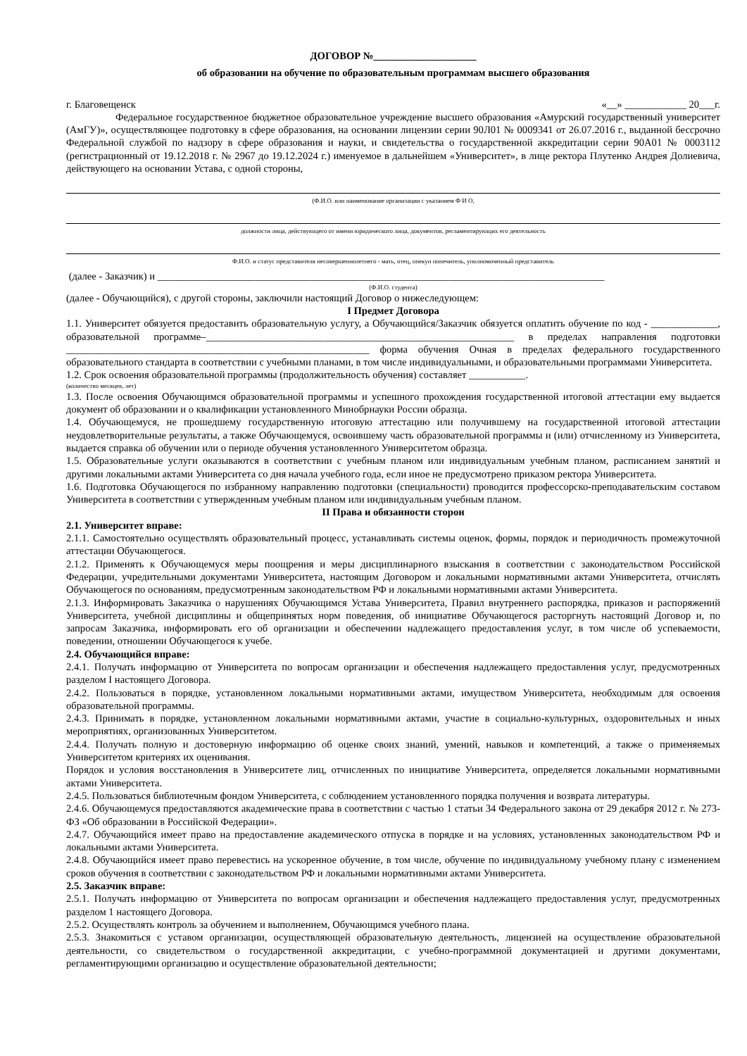ДОГОВОР №____________________
об образовании на обучение по образовательным программам высшего образования
г. Благовещенск «__» ____________ 20___г.
Федеральное государственное бюджетное образовательное учреждение высшего образования «Амурский государственный университет (АмГУ)», осуществляющее подготовку в сфере образования, на основании лицензии серии 90Л01 № 0009341 от 26.07.2016 г., выданной бессрочно Федеральной службой по надзору в сфере образования и науки, и свидетельства о государственной аккредитации серии 90А01 № 0003112 (регистрационный от 19.12.2018 г. № 2967 до 19.12.2024 г.) именуемое в дальнейшем «Университет», в лице ректора Плутенко Андрея Долиевича, действующего на основании Устава, с одной стороны,
(Ф.И.О. или наименование организации с указанием Ф И О,
должности лица, действующего от имени юридического лица, документов, регламентирующих его деятельность
Ф.И.О. и статус представителя несовершеннолетнего - мать, отец, опекун попечитель, уполномоченный представитель
(далее - Заказчик) и _______________________________________________________________________________________
(Ф.И.О. студента)
(далее - Обучающийся), с другой стороны, заключили настоящий Договор о нижеследующем:
I Предмет Договора
1.1. Университет обязуется предоставить образовательную услугу, а Обучающийся/Заказчик обязуется оплатить обучение по код - _____________, образовательной программе–____________________________________________________________ в пределах направления подготовки ___________________________________________________________ форма обучения Очная в пределах федерального государственного образовательного стандарта в соответствии с учебными планами, в том числе индивидуальными, и образовательными программами Университета.
1.2. Срок освоения образовательной программы (продолжительность обучения) составляет ___________.
(количество месяцев, лет)
1.3. После освоения Обучающимся образовательной программы и успешного прохождения государственной итоговой аттестации ему выдается документ об образовании и о квалификации установленного Минобрнауки России образца.
1.4. Обучающемуся, не прошедшему государственную итоговую аттестацию или получившему на государственной итоговой аттестации неудовлетворительные результаты, а также Обучающемуся, освоившему часть образовательной программы и (или) отчисленному из Университета, выдается справка об обучении или о периоде обучения установленного Университетом образца.
1.5. Образовательные услуги оказываются в соответствии с учебным планом или индивидуальным учебным планом, расписанием занятий и другими локальными актами Университета со дня начала учебного года, если иное не предусмотрено приказом ректора Университета.
1.6. Подготовка Обучающегося по избранному направлению подготовки (специальности) проводится профессорско-преподавательским составом Университета в соответствии с утвержденным учебным планом или индивидуальным учебным планом.
II Права и обязанности сторон
2.1. Университет вправе:
2.1.1. Самостоятельно осуществлять образовательный процесс, устанавливать системы оценок, формы, порядок и периодичность промежуточной аттестации Обучающегося.
2.1.2. Применять к Обучающемуся меры поощрения и меры дисциплинарного взыскания в соответствии с законодательством Российской Федерации, учредительными документами Университета, настоящим Договором и локальными нормативными актами Университета, отчислять Обучающегося по основаниям, предусмотренным законодательством РФ и локальными нормативными актами Университета.
2.1.3. Информировать Заказчика о нарушениях Обучающимся Устава Университета, Правил внутреннего распорядка, приказов и распоряжений Университета, учебной дисциплины и общепринятых норм поведения, об инициативе Обучающегося расторгнуть настоящий Договор и, по запросам Заказчика, информировать его об организации и обеспечении надлежащего предоставления услуг, в том числе об успеваемости, поведении, отношении Обучающегося к учебе.
2.4. Обучающийся вправе:
2.4.1. Получать информацию от Университета по вопросам организации и обеспечения надлежащего предоставления услуг, предусмотренных разделом I настоящего Договора.
2.4.2. Пользоваться в порядке, установленном локальными нормативными актами, имуществом Университета, необходимым для освоения образовательной программы.
2.4.3. Принимать в порядке, установленном локальными нормативными актами, участие в социально-культурных, оздоровительных и иных мероприятиях, организованных Университетом.
2.4.4. Получать полную и достоверную информацию об оценке своих знаний, умений, навыков и компетенций, а также о применяемых Университетом критериях их оценивания.
Порядок и условия восстановления в Университете лиц, отчисленных по инициативе Университета, определяется локальными нормативными актами Университета.
2.4.5. Пользоваться библиотечным фондом Университета, с соблюдением установленного порядка получения и возврата литературы.
2.4.6. Обучающемуся предоставляются академические права в соответствии с частью 1 статьи 34 Федерального закона от 29 декабря 2012 г. № 273-ФЗ «Об образовании в Российской Федерации».
2.4.7. Обучающийся имеет право на предоставление академического отпуска в порядке и на условиях, установленных законодательством РФ и локальными актами Университета.
2.4.8. Обучающийся имеет право перевестись на ускоренное обучение, в том числе, обучение по индивидуальному учебному плану с изменением сроков обучения в соответствии с законодательством РФ и локальными нормативными актами Университета.
2.5. Заказчик вправе:
2.5.1. Получать информацию от Университета по вопросам организации и обеспечения надлежащего предоставления услуг, предусмотренных разделом 1 настоящего Договора.
2.5.2. Осуществлять контроль за обучением и выполнением, Обучающимся учебного плана.
2.5.3. Знакомиться с уставом организации, осуществляющей образовательную деятельность, лицензией на осуществление образовательной деятельности, со свидетельством о государственной аккредитации, с учебно-программной документацией и другими документами, регламентирующими организацию и осуществление образовательной деятельности;